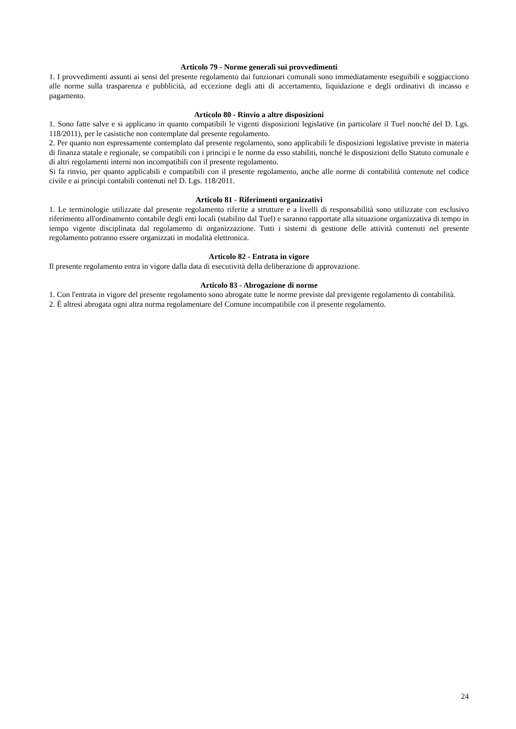Articolo 79 - Norme generali sui provvedimenti
1. I provvedimenti assunti ai sensi del presente regolamento dai funzionari comunali sono immediatamente eseguibili e soggiacciono alle norme sulla trasparenza e pubblicità, ad eccezione degli atti di accertamento, liquidazione e degli ordinativi di incasso e pagamento.
Articolo 80 - Rinvio a altre disposizioni
1. Sono fatte salve e si applicano in quanto compatibili le vigenti disposizioni legislative (in particolare il Tuel nonché del D. Lgs. 118/2011), per le casistiche non contemplate dal presente regolamento.
2. Per quanto non espressamente contemplato dal presente regolamento, sono applicabili le disposizioni legislative previste in materia di finanza statale e regionale, se compatibili con i principi e le norme da esso stabiliti, nonché le disposizioni dello Statuto comunale e di altri regolamenti interni non incompatibili con il presente regolamento.
Si fa rinvio, per quanto applicabili e compatibili con il presente regolamento, anche alle norme di contabilità contenute nel codice civile e ai principi contabili contenuti nel D. Lgs. 118/2011.
Articolo 81 - Riferimenti organizzativi
1. Le terminologie utilizzate dal presente regolamento riferite a strutture e a livelli di responsabilità sono utilizzate con esclusivo riferimento all'ordinamento contabile degli enti locali (stabilito dal Tuel) e saranno rapportate alla situazione organizzativa di tempo in tempo vigente disciplinata dal regolamento di organizzazione. Tutti i sistemi di gestione delle attività contenuti nel presente regolamento potranno essere organizzati in modalità elettronica.
Articolo 82 - Entrata in vigore
Il presente regolamento entra in vigore dalla data di esecutività della deliberazione di approvazione.
Articolo 83 - Abrogazione di norme
1. Con l'entrata in vigore del presente regolamento sono abrogate tutte le norme previste dal previgente regolamento di contabilità.
2. È altresì abrogata ogni altra norma regolamentare del Comune incompatibile con il presente regolamento.
24